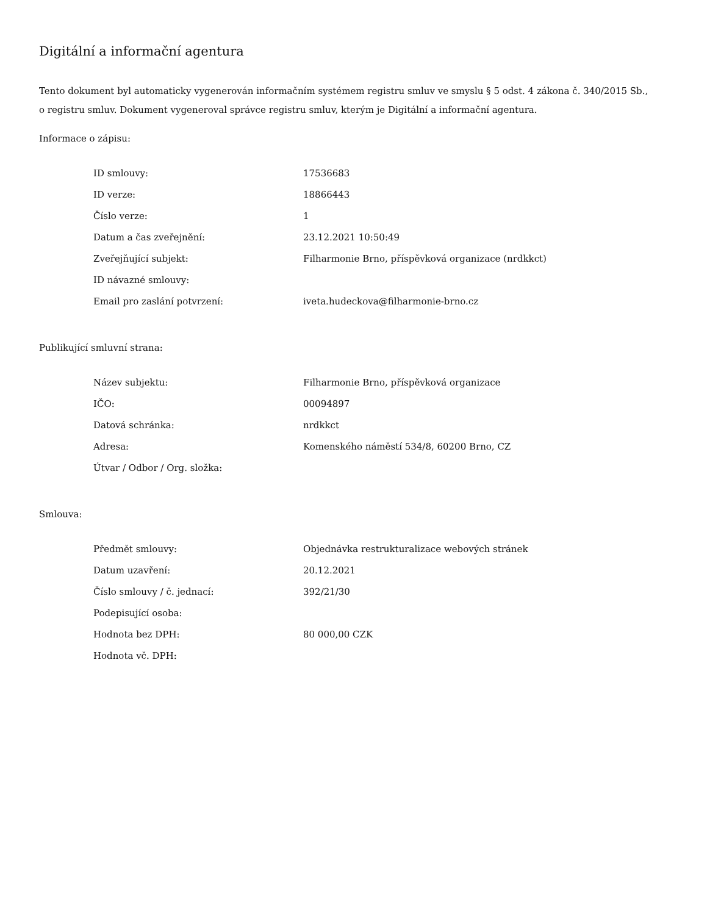Digitální a informační agentura
Tento dokument byl automaticky vygenerován informačním systémem registru smluv ve smyslu § 5 odst. 4 zákona č. 340/2015 Sb., o registru smluv. Dokument vygeneroval správce registru smluv, kterým je Digitální a informační agentura.
Informace o zápisu:
| ID smlouvy: | 17536683 |
| ID verze: | 18866443 |
| Číslo verze: | 1 |
| Datum a čas zveřejnění: | 23.12.2021 10:50:49 |
| Zveřejňující subjekt: | Filharmonie Brno, příspěvková organizace (nrdkkct) |
| ID návazné smlouvy: | |
| Email pro zaslání potvrzení: | iveta.hudeckova@filharmonie-brno.cz |
Publikující smluvní strana:
| Název subjektu: | Filharmonie Brno, příspěvková organizace |
| IČO: | 00094897 |
| Datová schránka: | nrdkkct |
| Adresa: | Komenského náměstí 534/8, 60200 Brno, CZ |
| Útvar / Odbor / Org. složka: | |
Smlouva:
| Předmět smlouvy: | Objednávka restrukturalizace webových stránek |
| Datum uzavření: | 20.12.2021 |
| Číslo smlouvy / č. jednací: | 392/21/30 |
| Podepisující osoba: | |
| Hodnota bez DPH: | 80 000,00 CZK |
| Hodnota vč. DPH: | |